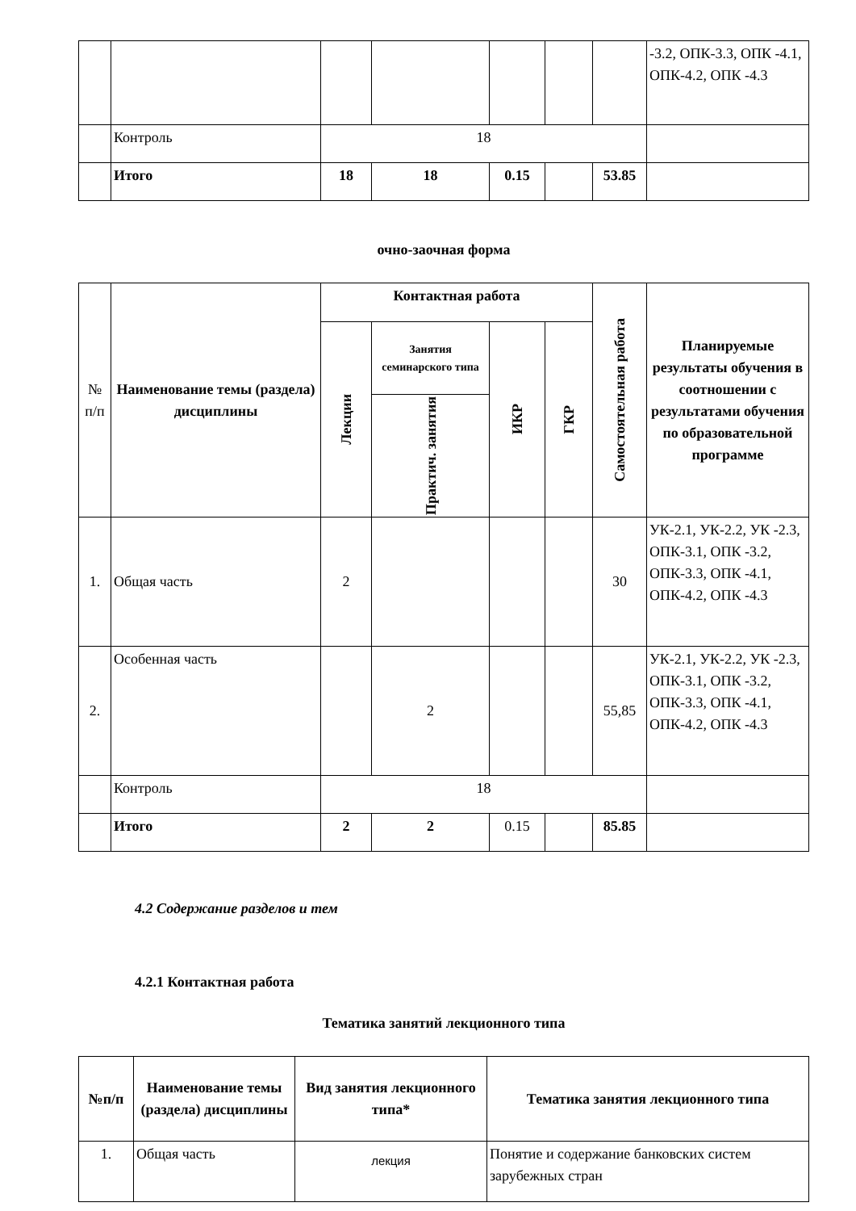| | | | | | | | -3.2, ОПК-3.3, ОПК -4.1, ОПК-4.2, ОПК -4.3 |
| | Контроль | 18 | | | | | |
| | Итого | 18 | 18 | 0.15 | | 53.85 | |
очно-заочная форма
| № п/п | Наименование темы (раздела) дисциплины | Контактная работа | | | | Самостоятельная работа | Планируемые результаты обучения в соотношении с результатами обучения по образовательной программе |
| --- | --- | --- | --- | --- | --- | --- | --- |
| | | Лекции | Занятия семинарского типа | ИКР | ГКР | | |
| | | | Практич. занятия | | | | |
| 1. | Общая часть | 2 | | | | 30 | УК-2.1, УК-2.2, УК -2.3, ОПК-3.1, ОПК -3.2, ОПК-3.3, ОПК -4.1, ОПК-4.2, ОПК -4.3 |
| 2. | Особенная часть | | 2 | | | 55,85 | УК-2.1, УК-2.2, УК -2.3, ОПК-3.1, ОПК -3.2, ОПК-3.3, ОПК -4.1, ОПК-4.2, ОПК -4.3 |
| | Контроль | 18 | | | | | |
| | Итого | 2 | 2 | 0.15 | | 85.85 | |
4.2 Содержание разделов и тем
4.2.1 Контактная работа
Тематика занятий лекционного типа
| №п/п | Наименование темы (раздела) дисциплины | Вид занятия лекционного типа* | Тематика занятия лекционного типа |
| --- | --- | --- | --- |
| 1. | Общая часть | лекция | Понятие и содержание банковских систем зарубежных стран |